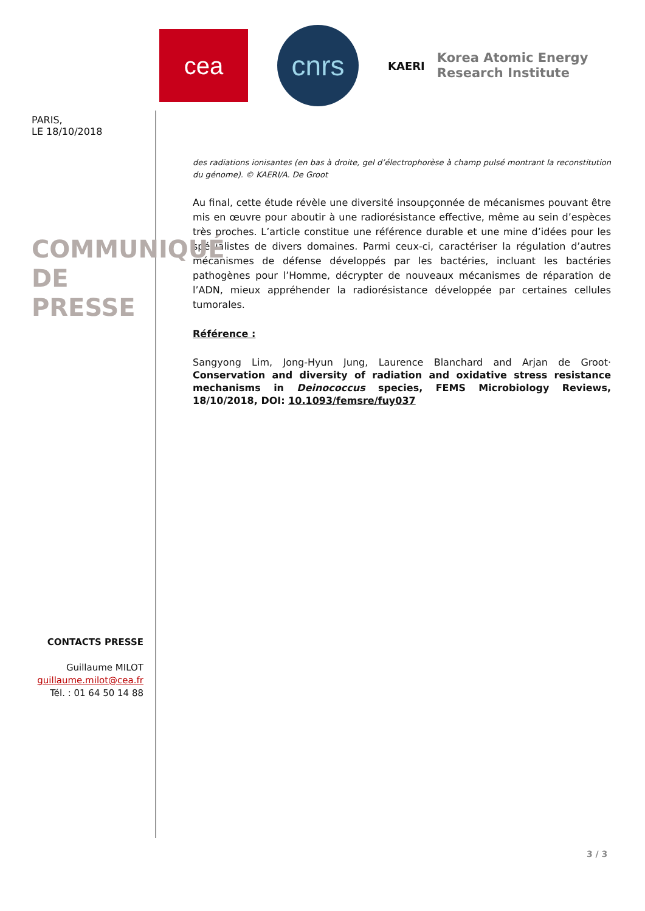cea
cnrs
KAERI Korea Atomic Energy
Research Institute
PARIS,
LE 18/10/2018
COMMUNIQUÉ DE
PRESSE
des radiations ionisantes (en bas à droite, gel d’électrophorèse à champ pulsé montrant la reconstitution du génome). © KAERI/A. De Groot
Au final, cette étude révèle une diversité insoupçonnée de mécanismes pouvant être mis en œuvre pour aboutir à une radiorésistance effective, même au sein d’espèces très proches. L’article constitue une référence durable et une mine d’idées pour les spécialistes de divers domaines. Parmi ceux-ci, caractériser la régulation d’autres mécanismes de défense développés par les bactéries, incluant les bactéries pathogènes pour l’Homme, décrypter de nouveaux mécanismes de réparation de l’ADN, mieux appréhender la radiorésistance développée par certaines cellules tumorales.
Référence :
Sangyong Lim, Jong-Hyun Jung, Laurence Blanchard and Arjan de Groot· Conservation and diversity of radiation and oxidative stress resistance mechanisms in Deinococcus species, FEMS Microbiology Reviews, 18/10/2018, DOI: 10.1093/femsre/fuy037
CONTACTS PRESSE
Guillaume MILOT
guillaume.milot@cea.fr
Tél. : 01 64 50 14 88
3 / 3